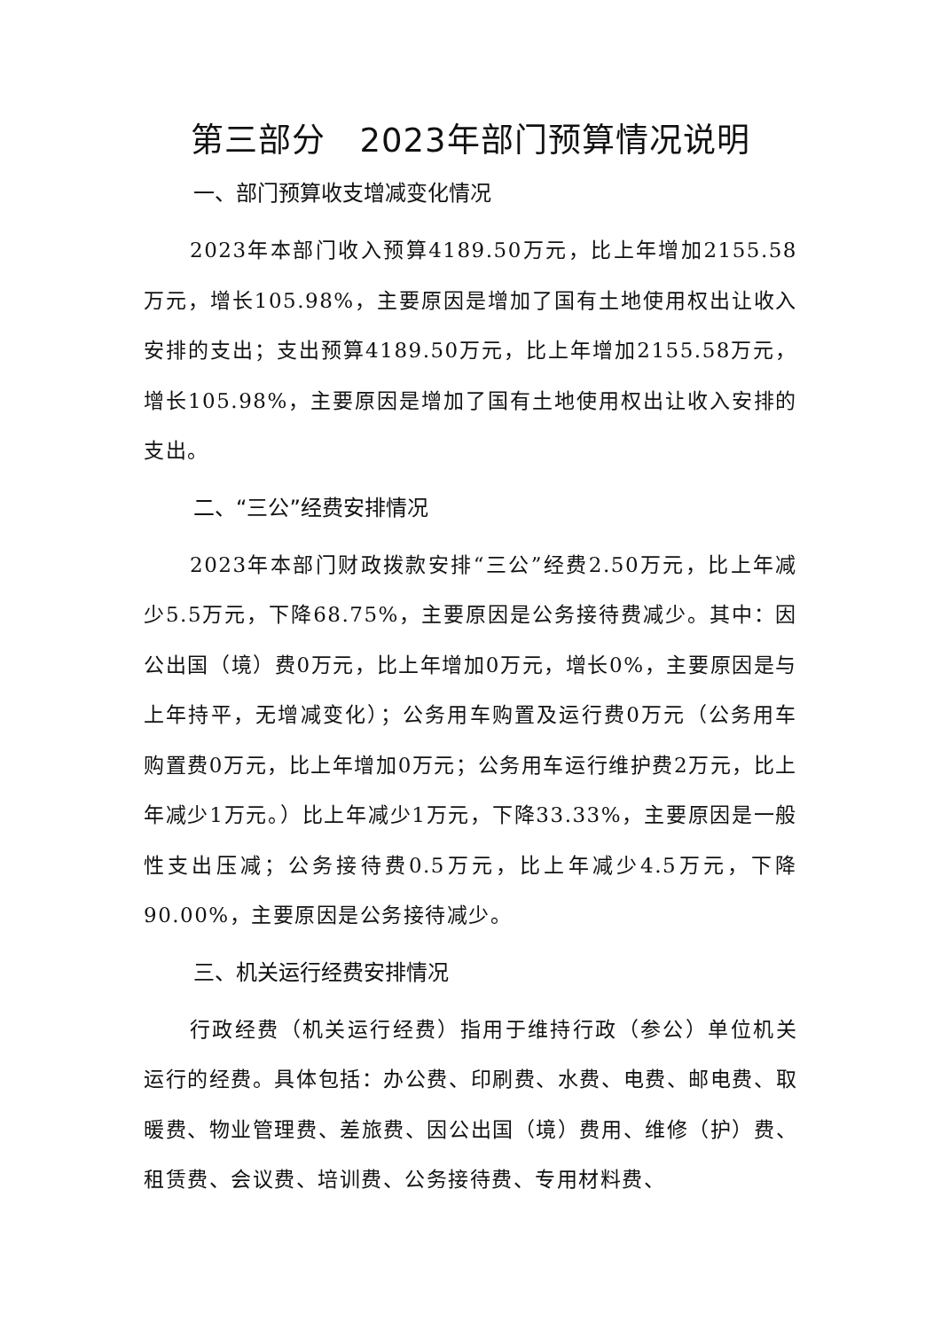第三部分　2023年部门预算情况说明
一、部门预算收支增减变化情况
2023年本部门收入预算4189.50万元，比上年增加2155.58万元，增长105.98%，主要原因是增加了国有土地使用权出让收入安排的支出；支出预算4189.50万元，比上年增加2155.58万元，增长105.98%，主要原因是增加了国有土地使用权出让收入安排的支出。
二、“三公”经费安排情况
2023年本部门财政拨款安排“三公”经费2.50万元，比上年减少5.5万元，下降68.75%，主要原因是公务接待费减少。其中：因公出国（境）费0万元，比上年增加0万元，增长0%，主要原因是与上年持平，无增减变化）；公务用车购置及运行费0万元（公务用车购置费0万元，比上年增加0万元；公务用车运行维护费2万元，比上年减少1万元。）比上年减少1万元，下降33.33%，主要原因是一般性支出压减；公务接待费0.5万元，比上年减少4.5万元，下降90.00%，主要原因是公务接待减少。
三、机关运行经费安排情况
行政经费（机关运行经费）指用于维持行政（参公）单位机关运行的经费。具体包括：办公费、印刷费、水费、电费、邮电费、取暖费、物业管理费、差旅费、因公出国（境）费用、维修（护）费、租赁费、会议费、培训费、公务接待费、专用材料费、